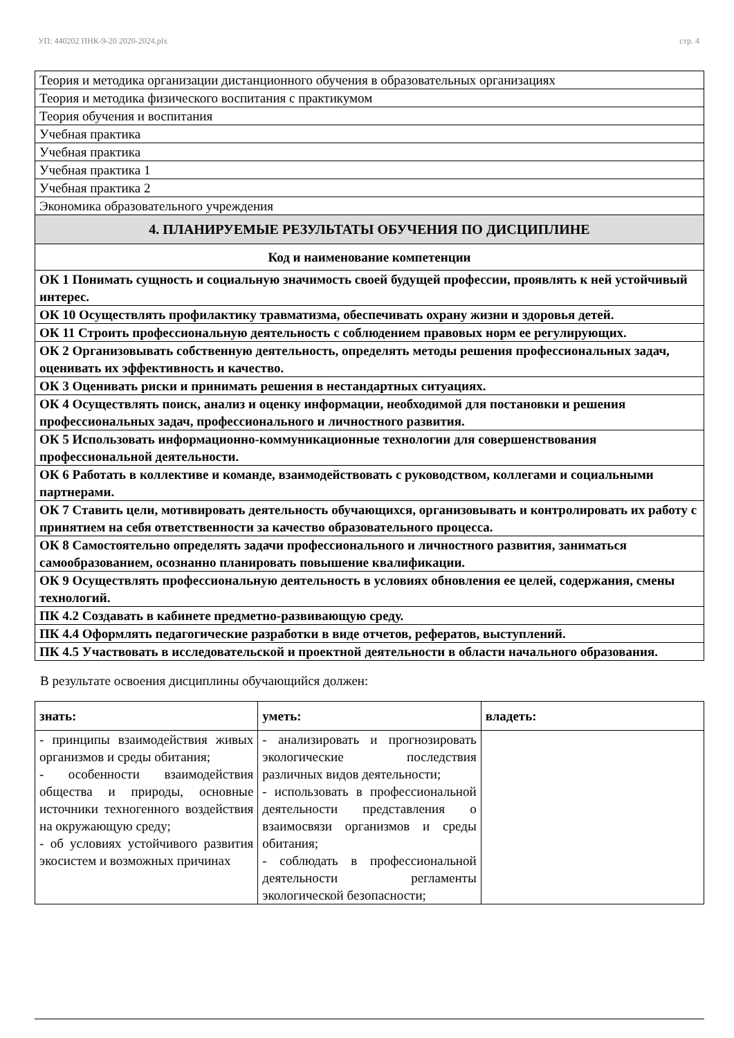УП: 440202 ПНК-9-20 2020-2024.plx стр. 4
| Теория и методика организации дистанционного обучения в образовательных организациях |
| Теория и методика физического воспитания с практикумом |
| Теория обучения и воспитания |
| Учебная практика |
| Учебная практика |
| Учебная практика 1 |
| Учебная практика 2 |
| Экономика образовательного учреждения |
| 4. ПЛАНИРУЕМЫЕ РЕЗУЛЬТАТЫ ОБУЧЕНИЯ ПО ДИСЦИПЛИНЕ |
| Код и наименование компетенции |
| ОК 1 Понимать сущность и социальную значимость своей будущей профессии, проявлять к ней устойчивый интерес. |
| ОК 10 Осуществлять профилактику травматизма, обеспечивать охрану жизни и здоровья детей. |
| ОК 11 Строить профессиональную деятельность с соблюдением правовых норм ее регулирующих. |
| ОК 2 Организовывать собственную деятельность, определять методы решения профессиональных задач, оценивать их эффективность и качество. |
| ОК 3 Оценивать риски и принимать решения в нестандартных ситуациях. |
| ОК 4 Осуществлять поиск, анализ и оценку информации, необходимой для постановки и решения профессиональных задач, профессионального и личностного развития. |
| ОК 5 Использовать информационно-коммуникационные технологии для совершенствования профессиональной деятельности. |
| ОК 6 Работать в коллективе и команде, взаимодействовать с руководством, коллегами и социальными партнерами. |
| ОК 7 Ставить цели, мотивировать деятельность обучающихся, организовывать и контролировать их работу с принятием на себя ответственности за качество образовательного процесса. |
| ОК 8 Самостоятельно определять задачи профессионального и личностного развития, заниматься самообразованием, осознанно планировать повышение квалификации. |
| ОК 9 Осуществлять профессиональную деятельность в условиях обновления ее целей, содержания, смены технологий. |
| ПК 4.2 Создавать в кабинете предметно-развивающую среду. |
| ПК 4.4 Оформлять педагогические разработки в виде отчетов, рефератов, выступлений. |
| ПК 4.5 Участвовать в исследовательской и проектной деятельности в области начального образования. |
В результате освоения дисциплины обучающийся должен:
| знать: | уметь: | владеть: |
| --- | --- | --- |
| - принципы взаимодействия живых организмов и среды обитания; - особенности взаимодействия общества и природы, основные источники техногенного воздействия на окружающую среду; - об условиях устойчивого развития экосистем и возможных причинах | - анализировать и прогнозировать экологические последствия различных видов деятельности; - использовать в профессиональной деятельности представления о взаимосвязи организмов и среды обитания; - соблюдать в профессиональной деятельности регламенты экологической безопасности; | |